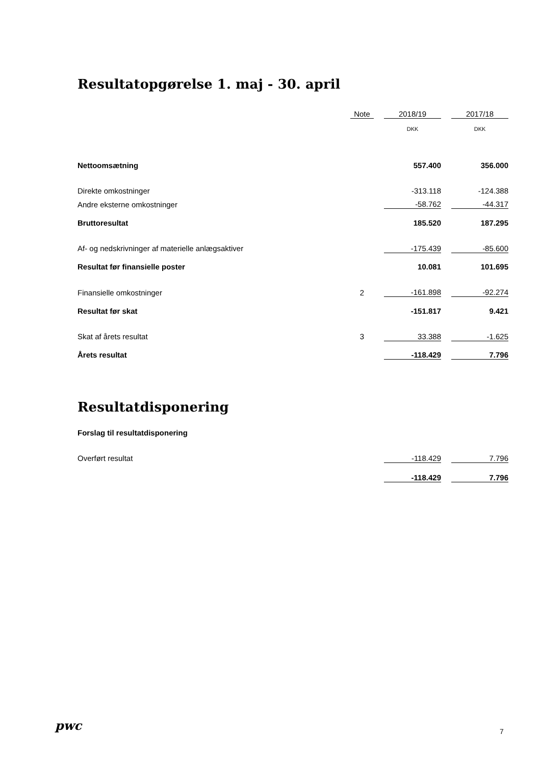Resultatopgørelse 1. maj - 30. april
| | Note | | 2018/19 | | 2017/18 |
| | | | DKK | | DKK |
| Nettoomsætning | | | 557.400 | | 356.000 |
| Direkte omkostninger | | | -313.118 | | -124.388 |
| Andre eksterne omkostninger | | | -58.762 | | -44.317 |
| Bruttoresultat | | | 185.520 | | 187.295 |
| Af- og nedskrivninger af materielle anlægsaktiver | | | -175.439 | | -85.600 |
| Resultat før finansielle poster | | | 10.081 | | 101.695 |
| Finansielle omkostninger | 2 | | -161.898 | | -92.274 |
| Resultat før skat | | | -151.817 | | 9.421 |
| Skat af årets resultat | 3 | | 33.388 | | -1.625 |
| Årets resultat | | | -118.429 | | 7.796 |
Resultatdisponering
| Forslag til resultatdisponering | | | | | |
| Overført resultat | | | -118.429 | | 7.796 |
| | | | -118.429 | | 7.796 |
pwc 7